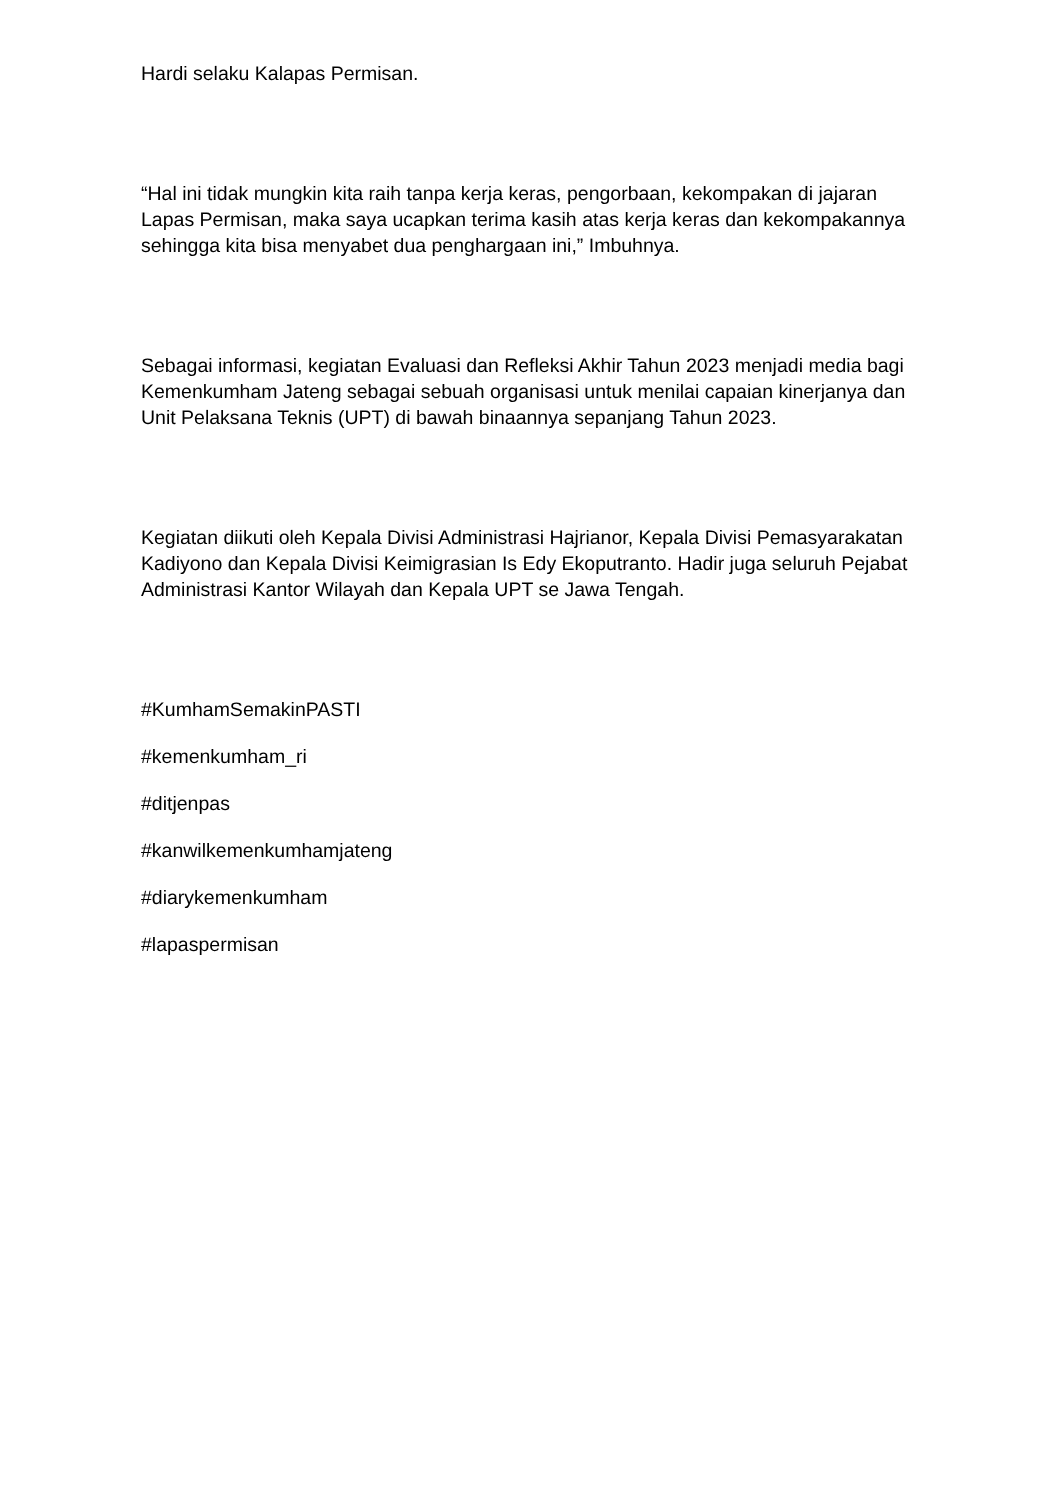Hardi selaku Kalapas Permisan.
“Hal ini tidak mungkin kita raih tanpa kerja keras, pengorbaan, kekompakan di jajaran Lapas Permisan, maka saya ucapkan terima kasih atas kerja keras dan kekompakannya sehingga kita bisa menyabet dua penghargaan ini,” Imbuhnya.
Sebagai informasi, kegiatan Evaluasi dan Refleksi Akhir Tahun 2023 menjadi media bagi Kemenkumham Jateng sebagai sebuah organisasi untuk menilai capaian kinerjanya dan Unit Pelaksana Teknis (UPT) di bawah binaannya sepanjang Tahun 2023.
Kegiatan diikuti oleh Kepala Divisi Administrasi Hajrianor, Kepala Divisi Pemasyarakatan Kadiyono dan Kepala Divisi Keimigrasian Is Edy Ekoputranto. Hadir juga seluruh Pejabat Administrasi Kantor Wilayah dan Kepala UPT se Jawa Tengah.
#KumhamSemakinPASTI
#kemenkumham_ri
#ditjenpas
#kanwilkemenkumhamjateng
#diarykemenkumham
#lapaspermisan